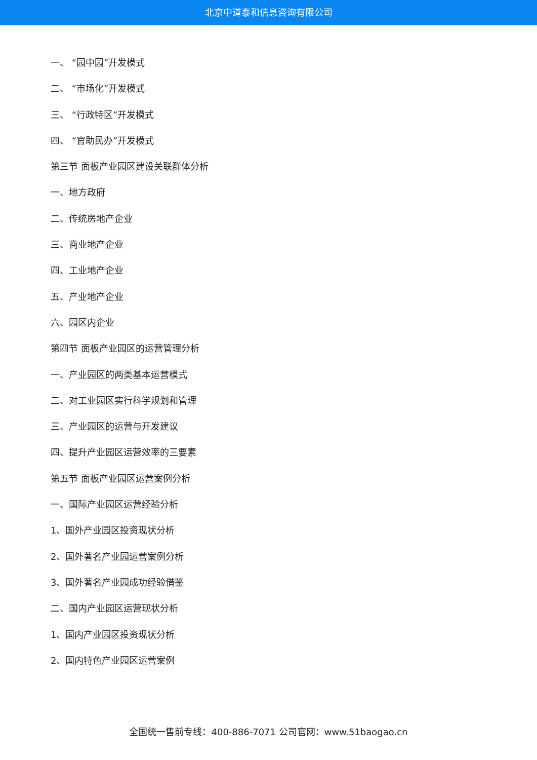北京中道泰和信息咨询有限公司
一、 “园中园”开发模式
二、 “市场化”开发模式
三、 “行政特区”开发模式
四、 “官助民办”开发模式
第三节 面板产业园区建设关联群体分析
一、地方政府
二、传统房地产企业
三、商业地产企业
四、工业地产企业
五、产业地产企业
六、园区内企业
第四节 面板产业园区的运营管理分析
一、产业园区的两类基本运营模式
二、对工业园区实行科学规划和管理
三、产业园区的运营与开发建议
四、提升产业园区运营效率的三要素
第五节 面板产业园区运营案例分析
一、国际产业园区运营经验分析
1、国外产业园区投资现状分析
2、国外著名产业园运营案例分析
3、国外著名产业园成功经验借鉴
二、国内产业园区运营现状分析
1、国内产业园区投资现状分析
2、国内特色产业园区运营案例
全国统一售前专线：400-886-7071 公司官网：www.51baogao.cn